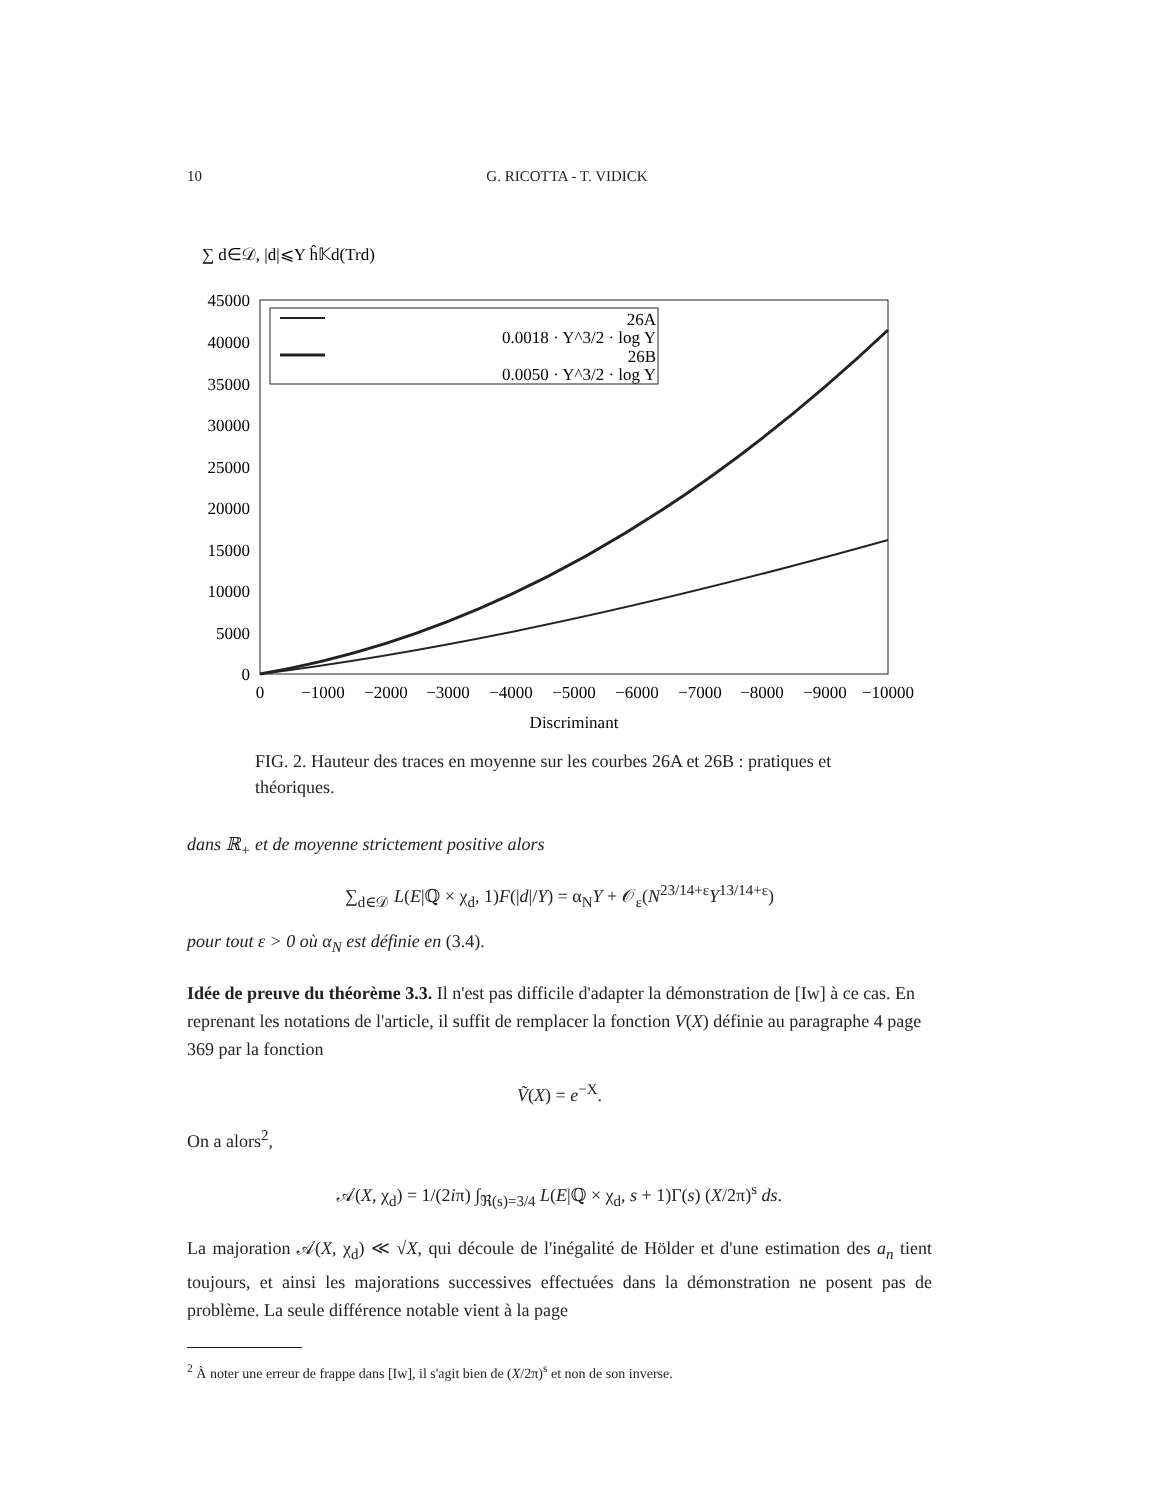10 G. RICOTTA - T. VIDICK
∑ d∈𝒟, |d|⩽Y ĥ𝕂d(Trd)
45000
40000
35000
30000
25000
20000
15000
10000
5000
0
0
−1000
−2000
−3000
−4000
−5000
−6000
−7000
−8000
−9000
−10000
Discriminant
26A
0.0018 · Y^3/2 · log Y
26B
0.0050 · Y^3/2 · log Y
FIG. 2. Hauteur des traces en moyenne sur les courbes 26A et 26B : pratiques et théoriques.
dans ℝ<sub>+</sub> et de moyenne strictement positive alors
∑<sub>d∈𝒟</sub> L(E|ℚ × χ<sub>d</sub>, 1)F(|d|/Y) = α<sub>N</sub>Y + 𝒪<sub>ε</sub>(N<sup>23/14+ε</sup>Y<sup>13/14+ε</sup>)
pour tout ε > 0 où α<sub>N</sub> est définie en (3.4).
Idée de preuve du théorème 3.3. Il n'est pas difficile d'adapter la démonstration de [Iw] à ce cas. En reprenant les notations de l'article, il suffit de remplacer la fonction V(X) définie au paragraphe 4 page 369 par la fonction
Ṽ(X) = e<sup>−X</sup>.
On a alors<sup>2</sup>,
𝒜(X, χ<sub>d</sub>) = 1/(2iπ) ∫<sub>ℜ(s)=3/4</sub> L(E|ℚ × χ<sub>d</sub>, s + 1)Γ(s) (X/2π)<sup>s</sup> ds.
La majoration 𝒜(X, χ<sub>d</sub>) ≪ √X, qui découle de l'inégalité de Hölder et d'une estimation des a<sub>n</sub> tient toujours, et ainsi les majorations successives effectuées dans la démonstration ne posent pas de problème. La seule différence notable vient à la page
<sup>2</sup> À noter une erreur de frappe dans [Iw], il s'agit bien de (X/2π)<sup>s</sup> et non de son inverse.